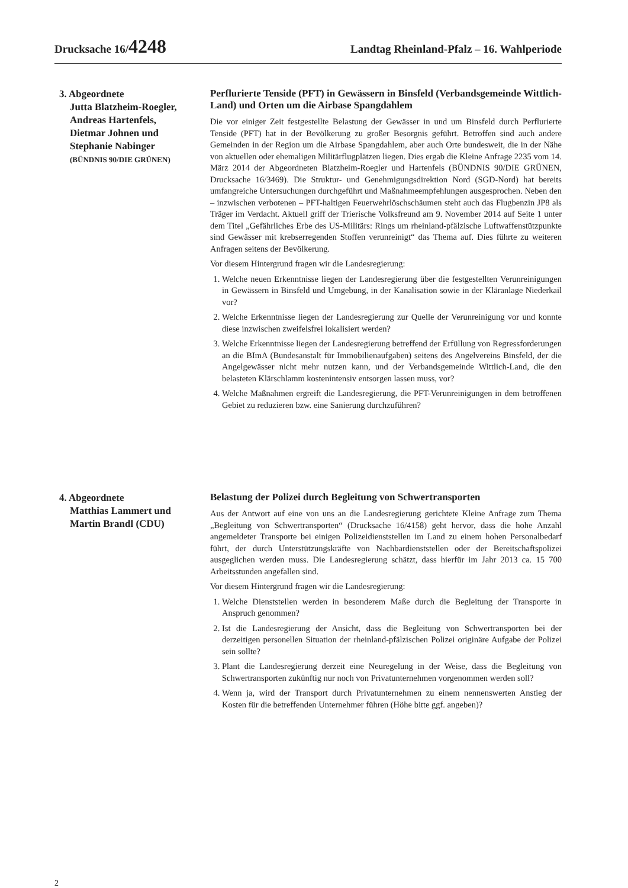Drucksache 16/4248 Landtag Rheinland-Pfalz – 16. Wahlperiode
3. Abgeordnete
Jutta Blatzheim-Roegler,
Andreas Hartenfels,
Dietmar Johnen und
Stephanie Nabinger
(BÜNDNIS 90/DIE GRÜNEN)
Perflurierte Tenside (PFT) in Gewässern in Binsfeld (Verbandsgemeinde Wittlich-Land) und Orten um die Airbase Spangdahlem
Die vor einiger Zeit festgestellte Belastung der Gewässer in und um Binsfeld durch Perflurierte Tenside (PFT) hat in der Bevölkerung zu großer Besorgnis geführt. Betroffen sind auch andere Gemeinden in der Region um die Airbase Spangdahlem, aber auch Orte bundesweit, die in der Nähe von aktuellen oder ehemaligen Militärflugplätzen liegen. Dies ergab die Kleine Anfrage 2235 vom 14. März 2014 der Abgeordneten Blatzheim-Roegler und Hartenfels (BÜNDNIS 90/DIE GRÜNEN, Drucksache 16/3469). Die Struktur- und Genehmigungsdirektion Nord (SGD-Nord) hat bereits umfangreiche Untersuchungen durchgeführt und Maßnahmeempfehlungen ausgesprochen. Neben den – inzwischen verbotenen – PFT-haltigen Feuerwehrlöschschäumen steht auch das Flugbenzin JP8 als Träger im Verdacht. Aktuell griff der Trierische Volksfreund am 9. November 2014 auf Seite 1 unter dem Titel „Gefährliches Erbe des US-Militärs: Rings um rheinland-pfälzische Luftwaffenstützpunkte sind Gewässer mit krebserregenden Stoffen verunreinigt“ das Thema auf. Dies führte zu weiteren Anfragen seitens der Bevölkerung.
Vor diesem Hintergrund fragen wir die Landesregierung:
1. Welche neuen Erkenntnisse liegen der Landesregierung über die festgestellten Verunreinigungen in Gewässern in Binsfeld und Umgebung, in der Kanalisation sowie in der Kläranlage Niederkail vor?
2. Welche Erkenntnisse liegen der Landesregierung zur Quelle der Verunreinigung vor und konnte diese inzwischen zweifelsfrei lokalisiert werden?
3. Welche Erkenntnisse liegen der Landesregierung betreffend der Erfüllung von Regressforderungen an die BImA (Bundesanstalt für Immobilienaufgaben) seitens des Angelvereins Binsfeld, der die Angelgewässer nicht mehr nutzen kann, und der Verbandsgemeinde Wittlich-Land, die den belasteten Klärschlamm kostenintensiv entsorgen lassen muss, vor?
4. Welche Maßnahmen ergreift die Landesregierung, die PFT-Verunreinigungen in dem betroffenen Gebiet zu reduzieren bzw. eine Sanierung durchzuführen?
4. Abgeordnete
Matthias Lammert und
Martin Brandl (CDU)
Belastung der Polizei durch Begleitung von Schwertransporten
Aus der Antwort auf eine von uns an die Landesregierung gerichtete Kleine Anfrage zum Thema „Begleitung von Schwertransporten“ (Drucksache 16/4158) geht hervor, dass die hohe Anzahl angemeldeter Transporte bei einigen Polizeidienststellen im Land zu einem hohen Personalbedarf führt, der durch Unterstützungskräfte von Nachbardienststellen oder der Bereitschaftspolizei ausgeglichen werden muss. Die Landesregierung schätzt, dass hierfür im Jahr 2013 ca. 15 700 Arbeitsstunden angefallen sind.
Vor diesem Hintergrund fragen wir die Landesregierung:
1. Welche Dienststellen werden in besonderem Maße durch die Begleitung der Transporte in Anspruch genommen?
2. Ist die Landesregierung der Ansicht, dass die Begleitung von Schwertransporten bei der derzeitigen personellen Situation der rheinland-pfälzischen Polizei originäre Aufgabe der Polizei sein sollte?
3. Plant die Landesregierung derzeit eine Neuregelung in der Weise, dass die Begleitung von Schwertransporten zukünftig nur noch von Privatunternehmen vorgenommen werden soll?
4. Wenn ja, wird der Transport durch Privatunternehmen zu einem nennenswerten Anstieg der Kosten für die betreffenden Unternehmer führen (Höhe bitte ggf. angeben)?
2